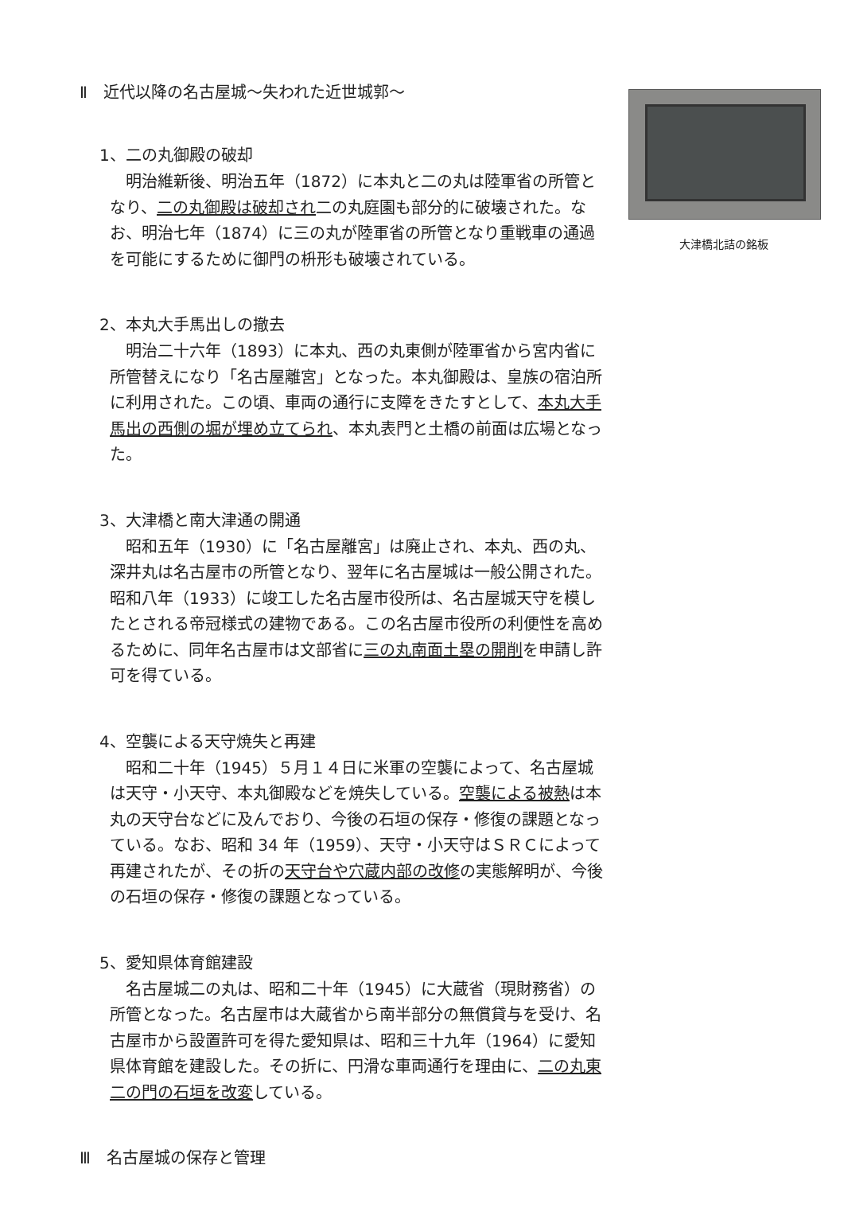Ⅱ　近代以降の名古屋城～失われた近世城郭～
1、二の丸御殿の破却
明治維新後、明治五年（1872）に本丸と二の丸は陸軍省の所管となり、二の丸御殿は破却され二の丸庭園も部分的に破壊された。なお、明治七年（1874）に三の丸が陸軍省の所管となり重戦車の通過を可能にするために御門の枡形も破壊されている。
2、本丸大手馬出しの撤去
明治二十六年（1893）に本丸、西の丸東側が陸軍省から宮内省に所管替えになり「名古屋離宮」となった。本丸御殿は、皇族の宿泊所に利用された。この頃、車両の通行に支障をきたすとして、本丸大手馬出の西側の堀が埋め立てられ、本丸表門と土橋の前面は広場となった。
3、大津橋と南大津通の開通
昭和五年（1930）に「名古屋離宮」は廃止され、本丸、西の丸、深井丸は名古屋市の所管となり、翌年に名古屋城は一般公開された。昭和八年（1933）に竣工した名古屋市役所は、名古屋城天守を模したとされる帝冠様式の建物である。この名古屋市役所の利便性を高めるために、同年名古屋市は文部省に三の丸南面土塁の開削を申請し許可を得ている。
4、空襲による天守焼失と再建
昭和二十年（1945）５月１４日に米軍の空襲によって、名古屋城は天守・小天守、本丸御殿などを焼失している。空襲による被熱は本丸の天守台などに及んでおり、今後の石垣の保存・修復の課題となっている。なお、昭和 34 年（1959）、天守・小天守はＳＲＣによって再建されたが、その折の天守台や穴蔵内部の改修の実態解明が、今後の石垣の保存・修復の課題となっている。
5、愛知県体育館建設
名古屋城二の丸は、昭和二十年（1945）に大蔵省（現財務省）の所管となった。名古屋市は大蔵省から南半部分の無償貸与を受け、名古屋市から設置許可を得た愛知県は、昭和三十九年（1964）に愛知県体育館を建設した。その折に、円滑な車両通行を理由に、二の丸東二の門の石垣を改変している。
Ⅲ　名古屋城の保存と管理
大津橋北詰の銘板